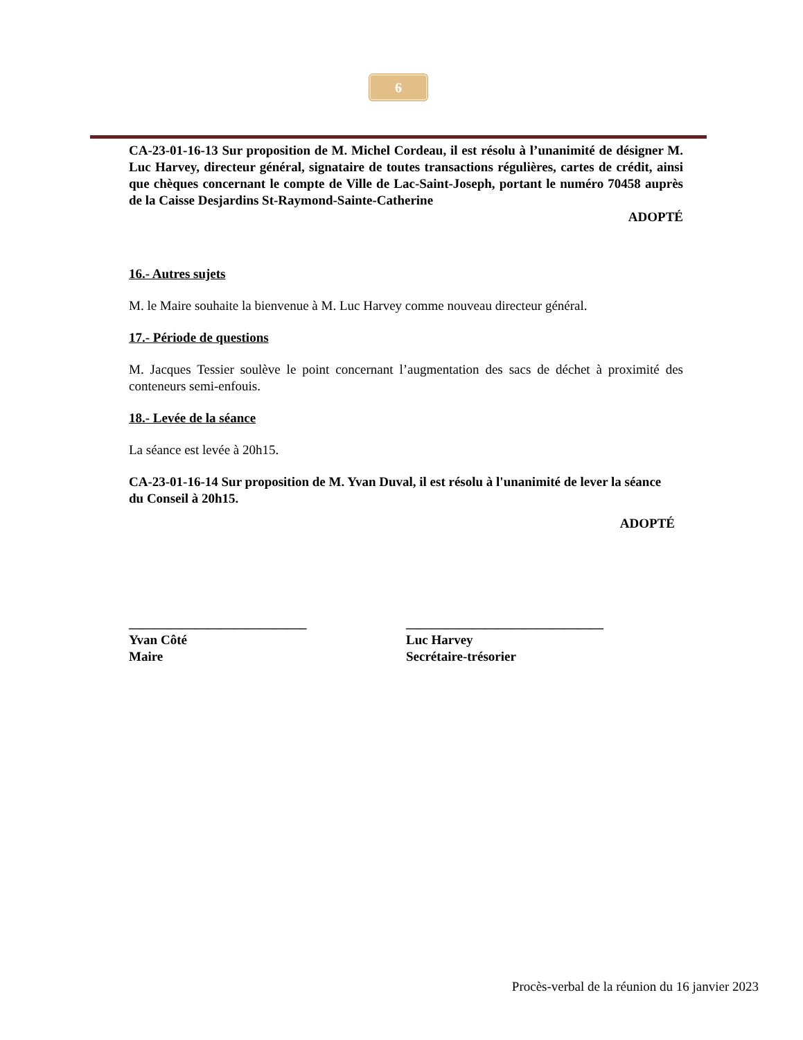6
CA-23-01-16-13 Sur proposition de M. Michel Cordeau, il est résolu à l’unanimité de désigner M. Luc Harvey, directeur général, signataire de toutes transactions régulières, cartes de crédit, ainsi que chèques concernant le compte de Ville de Lac-Saint-Joseph, portant le numéro 70458 auprès de la Caisse Desjardins St-Raymond-Sainte-Catherine
ADOPTÉ
16.- Autres sujets
M. le Maire souhaite la bienvenue à M. Luc Harvey comme nouveau directeur général.
17.- Période de questions
M. Jacques Tessier soulève le point concernant l’augmentation des sacs de déchet à proximité des conteneurs semi-enfouis.
18.- Levée de la séance
La séance est levée à 20h15.
CA-23-01-16-14 Sur proposition de M. Yvan Duval, il est résolu à l'unanimité de lever la séance du Conseil à 20h15.
ADOPTÉ
___________________________
Yvan Côté
Maire
______________________________
Luc Harvey
Secrétaire-trésorier
Procès-verbal de la réunion du 16 janvier 2023